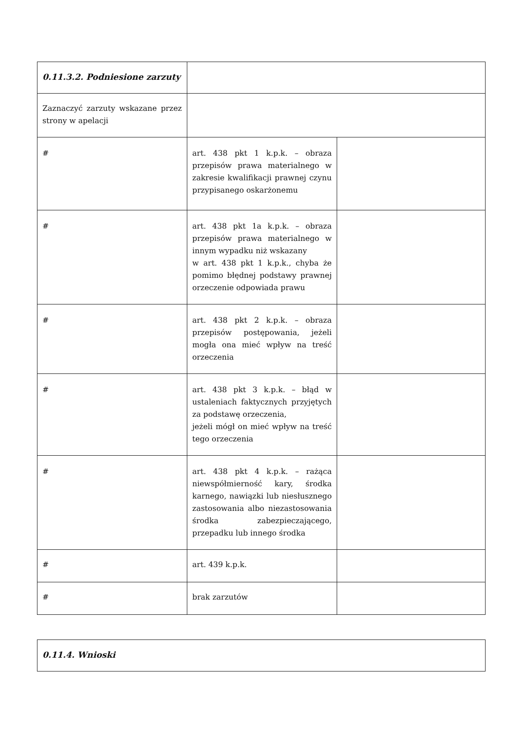| 0.11.3.2. Podniesione zarzuty | | |
| Zaznaczyć zarzuty wskazane przez strony w apelacji | | |
| # | art. 438 pkt 1 k.p.k. – obraza przepisów prawa materialnego w zakresie kwalifikacji prawnej czynu przypisanego oskarżonemu | |
| # | art. 438 pkt 1a k.p.k. – obraza przepisów prawa materialnego w innym wypadku niż wskazany w art. 438 pkt 1 k.p.k., chyba że pomimo błędnej podstawy prawnej orzeczenie odpowiada prawu | |
| # | art. 438 pkt 2 k.p.k. – obraza przepisów postępowania, jeżeli mogła ona mieć wpływ na treść orzeczenia | |
| # | art. 438 pkt 3 k.p.k. – błąd w ustaleniach faktycznych przyjętych za podstawę orzeczenia, jeżeli mógł on mieć wpływ na treść tego orzeczenia | |
| # | art. 438 pkt 4 k.p.k. – rażąca niewspółmierność kary, środka karnego, nawiązki lub niesłusznego zastosowania albo niezastosowania środka zabezpieczającego, przepadku lub innego środka | |
| # | art. 439 k.p.k. | |
| # | brak zarzutów | |
| 0.11.4. Wnioski |